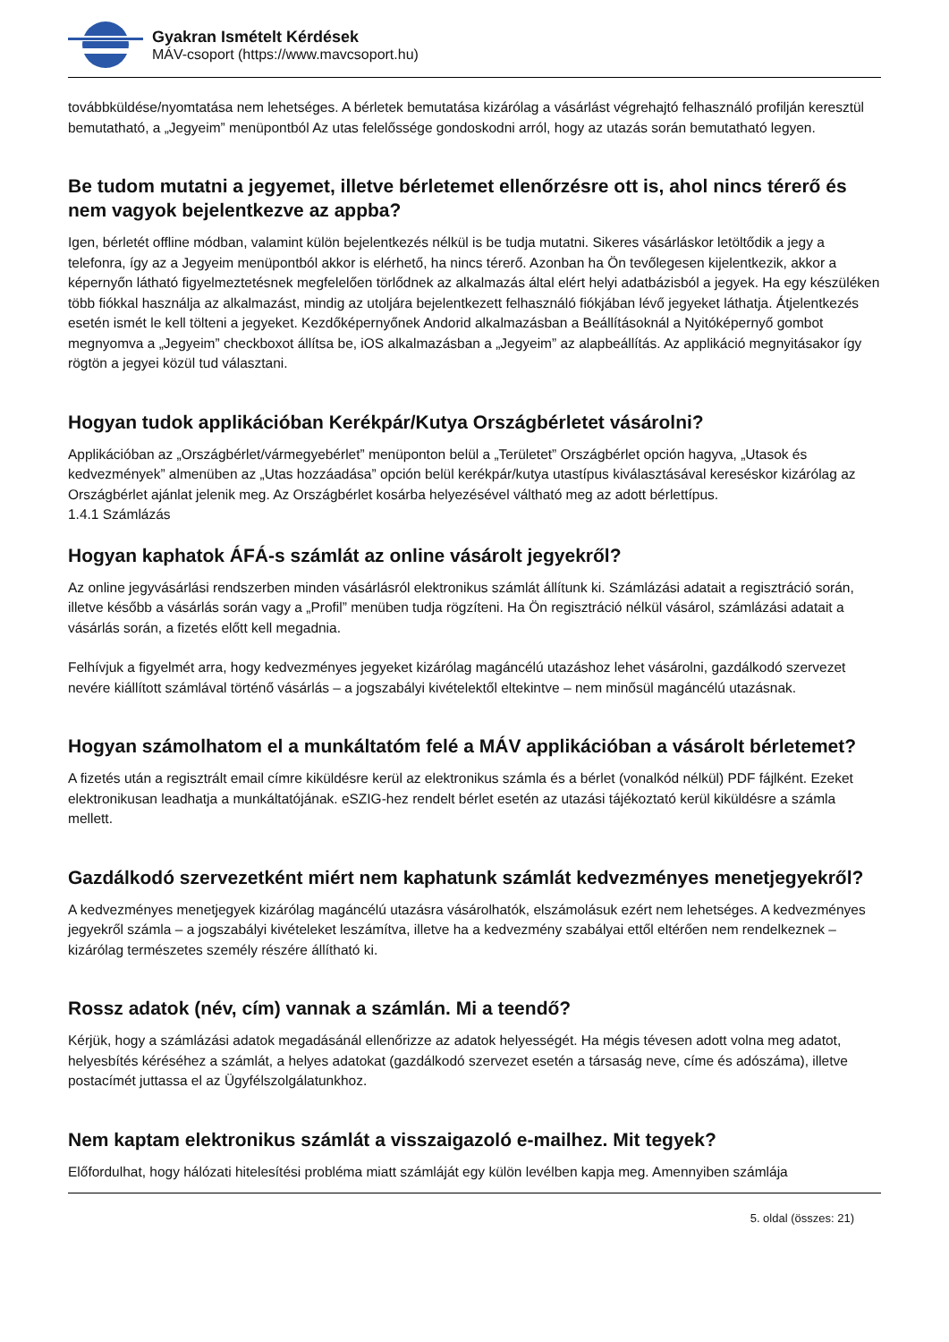Gyakran Ismételt Kérdések
MÁV-csoport (https://www.mavcsoport.hu)
továbbküldése/nyomtatása nem lehetséges. A bérletek bemutatása kizárólag a vásárlást végrehajtó felhasználó profilján keresztül bemutatható, a „Jegyeim” menüpontból Az utas felelőssége gondoskodni arról, hogy az utazás során bemutatható legyen.
Be tudom mutatni a jegyemet, illetve bérletemet ellenőrzésre ott is, ahol nincs térerő és nem vagyok bejelentkezve az appba?
Igen, bérletét offline módban, valamint külön bejelentkezés nélkül is be tudja mutatni. Sikeres vásárláskor letöltődik a jegy a telefonra, így az a Jegyeim menüpontból akkor is elérhető, ha nincs térerő. Azonban ha Ön tevőlegesen kijelentkezik, akkor a képernyőn látható figyelmeztetésnek megfelelően törlődnek az alkalmazás által elért helyi adatbázisból a jegyek. Ha egy készüléken több fiókkal használja az alkalmazást, mindig az utoljára bejelentkezett felhasználó fiókjában lévő jegyeket láthatja. Átjelentkezés esetén ismét le kell tölteni a jegyeket. Kezdőképernyőnek Andorid alkalmazásban a Beállításoknál a Nyitóképernyő gombot megnyomva a „Jegyeim” checkboxot állítsa be, iOS alkalmazásban a „Jegyeim” az alapbeállítás. Az applikáció megnyitásakor így rögtön a jegyei közül tud választani.
Hogyan tudok applikációban Kerékpár/Kutya Országbérletet vásárolni?
Applikációban az „Országbérlet/vármegyebérlet” menüponton belül a „Területet” Országbérlet opción hagyva, „Utasok és kedvezmények” almenüben az „Utas hozzáadása” opción belül kerékpár/kutya utastípus kiválasztásával kereséskor kizárólag az Országbérlet ajánlat jelenik meg. Az Országbérlet kosárba helyezésével váltható meg az adott bérlettípus.
1.4.1 Számlázás
Hogyan kaphatok ÁFÁ-s számlát az online vásárolt jegyekről?
Az online jegyvásárlási rendszerben minden vásárlásról elektronikus számlát állítunk ki. Számlázási adatait a regisztráció során, illetve később a vásárlás során vagy a „Profil” menüben tudja rögzíteni. Ha Ön regisztráció nélkül vásárol, számlázási adatait a vásárlás során, a fizetés előtt kell megadnia.
Felhívjuk a figyelmét arra, hogy kedvezményes jegyeket kizárólag magáncélú utazáshoz lehet vásárolni, gazdálkodó szervezet nevére kiállított számlával történő vásárlás – a jogszabályi kivételektől eltekintve – nem minősül magáncélú utazásnak.
Hogyan számolhatom el a munkáltatóm felé a MÁV applikációban a vásárolt bérletemet?
A fizetés után a regisztrált email címre kiküldésre kerül az elektronikus számla és a bérlet (vonalkód nélkül) PDF fájlként. Ezeket elektronikusan leadhatja a munkáltatójának. eSZIG-hez rendelt bérlet esetén az utazási tájékoztató kerül kiküldésre a számla mellett.
Gazdálkodó szervezetként miért nem kaphatunk számlát kedvezményes menetjegyekről?
A kedvezményes menetjegyek kizárólag magáncélú utazásra vásárolhatók, elszámolásuk ezért nem lehetséges. A kedvezményes jegyekről számla – a jogszabályi kivételeket leszámítva, illetve ha a kedvezmény szabályai ettől eltérően nem rendelkeznek – kizárólag természetes személy részére állítható ki.
Rossz adatok (név, cím) vannak a számlán. Mi a teendő?
Kérjük, hogy a számlázási adatok megadásánál ellenőrizze az adatok helyességét. Ha mégis tévesen adott volna meg adatot, helyesbítés kéréséhez a számlát, a helyes adatokat (gazdálkodó szervezet esetén a társaság neve, címe és adószáma), illetve postacímét juttassa el az Ügyfélszolgálatunkhoz.
Nem kaptam elektronikus számlát a visszaigazoló e-mailhez. Mit tegyek?
Előfordulhat, hogy hálózati hitelesítési probléma miatt számláját egy külön levélben kapja meg. Amennyiben számlája
5. oldal (összes: 21)